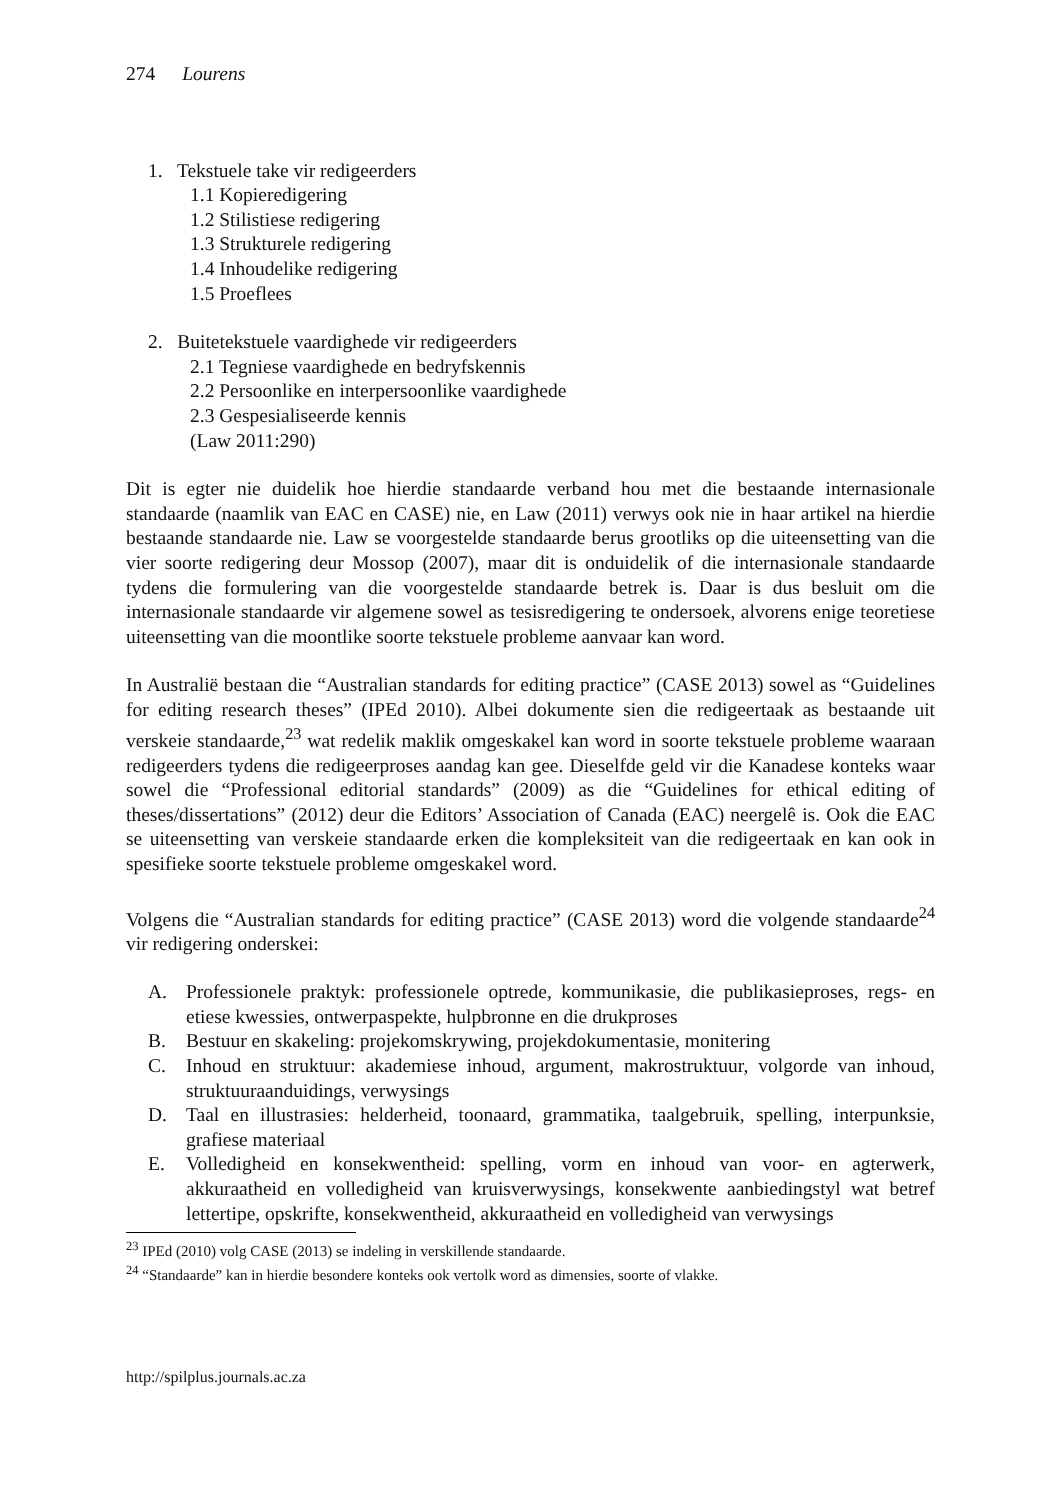274 Lourens
1. Tekstuele take vir redigeerders
1.1 Kopieredigering
1.2 Stilistiese redigering
1.3 Strukturele redigering
1.4 Inhoudelike redigering
1.5 Proeflees
2. Buitetekstuele vaardighede vir redigeerders
2.1 Tegniese vaardighede en bedryfskennis
2.2 Persoonlike en interpersoonlike vaardighede
2.3 Gespesialiseerde kennis
(Law 2011:290)
Dit is egter nie duidelik hoe hierdie standaarde verband hou met die bestaande internasionale standaarde (naamlik van EAC en CASE) nie, en Law (2011) verwys ook nie in haar artikel na hierdie bestaande standaarde nie. Law se voorgestelde standaarde berus grootliks op die uiteensetting van die vier soorte redigering deur Mossop (2007), maar dit is onduidelik of die internasionale standaarde tydens die formulering van die voorgestelde standaarde betrek is. Daar is dus besluit om die internasionale standaarde vir algemene sowel as tesisredigering te ondersoek, alvorens enige teoretiese uiteensetting van die moontlike soorte tekstuele probleme aanvaar kan word.
In Australië bestaan die “Australian standards for editing practice” (CASE 2013) sowel as “Guidelines for editing research theses” (IPEd 2010). Albei dokumente sien die redigeertaak as bestaande uit verskeie standaarde,<sup>23</sup> wat redelik maklik omgeskakel kan word in soorte tekstuele probleme waaraan redigeerders tydens die redigeerproses aandag kan gee. Dieselfde geld vir die Kanadese konteks waar sowel die “Professional editorial standards” (2009) as die “Guidelines for ethical editing of theses/dissertations” (2012) deur die Editors’ Association of Canada (EAC) neergelê is. Ook die EAC se uiteensetting van verskeie standaarde erken die kompleksiteit van die redigeertaak en kan ook in spesifieke soorte tekstuele probleme omgeskakel word.
Volgens die “Australian standards for editing practice” (CASE 2013) word die volgende standaarde<sup>24</sup> vir redigering onderskei:
A. Professionele praktyk: professionele optrede, kommunikasie, die publikasieproses, regs- en etiese kwessies, ontwerpaspekte, hulpbronne en die drukproses
B. Bestuur en skakeling: projekomskrywing, projekdokumentasie, monitering
C. Inhoud en struktuur: akademiese inhoud, argument, makrostruktuur, volgorde van inhoud, struktuuraanduidings, verwysings
D. Taal en illustrasies: helderheid, toonaard, grammatika, taalgebruik, spelling, interpunksie, grafiese materiaal
E. Volledigheid en konsekwentheid: spelling, vorm en inhoud van voor- en agterwerk, akkuraatheid en volledigheid van kruisverwysings, konsekwente aanbiedingstyl wat betref lettertipe, opskrifte, konsekwentheid, akkuraatheid en volledigheid van verwysings
<sup>23</sup> IPEd (2010) volg CASE (2013) se indeling in verskillende standaarde.
<sup>24</sup> “Standaarde” kan in hierdie besondere konteks ook vertolk word as dimensies, soorte of vlakke.
http://spilplus.journals.ac.za